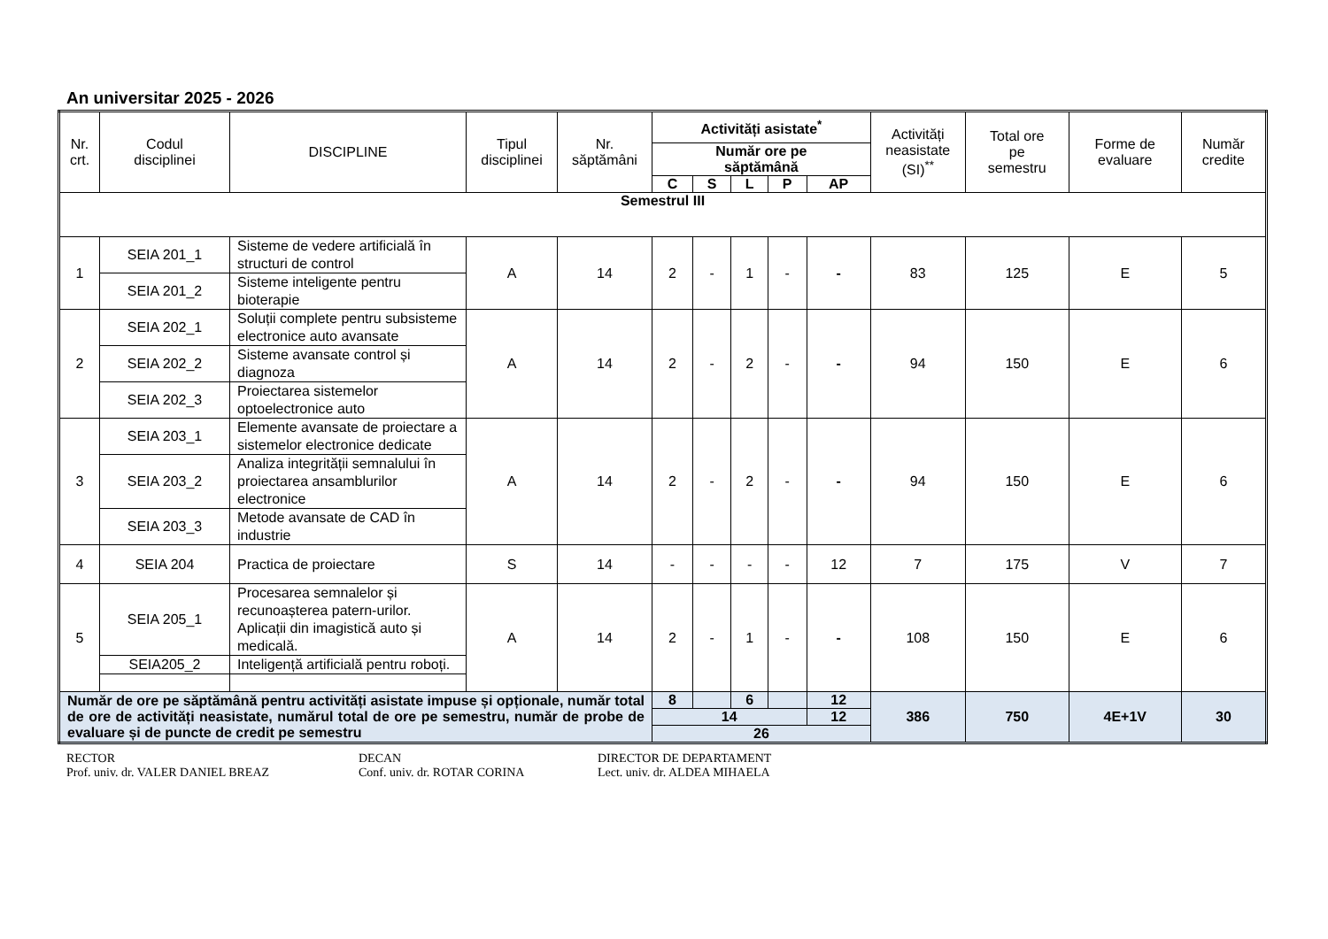An universitar 2025 - 2026
| Nr. crt. | Codul disciplinei | DISCIPLINE | Tipul disciplinei | Nr. săptămâni | Activități asistate<sup>*</sup> | | | | | Activități neasistate (SI)<sup>**</sup> | Total ore pe semestru | Forme de evaluare | Număr credite |
| --- | --- | --- | --- | --- | --- | --- | --- | --- | --- | --- | --- | --- | --- |
| | | | | | Număr ore pe săptămână | | | | | | | | |
| | | | | | C | S | L | P | AP | | | | |
| Semestrul III | | | | | | | | | | | | | |
| 1 | SEIA 201_1 | Sisteme de vedere artificială în structuri de control | A | 14 | 2 | - | 1 | - | - | 83 | 125 | E | 5 |
| | SEIA 201_2 | Sisteme inteligente pentru bioterapie | | | | | | | | | | | |
| 2 | SEIA 202_1 | Soluții complete pentru subsisteme electronice auto avansate | A | 14 | 2 | - | 2 | - | - | 94 | 150 | E | 6 |
| | SEIA 202_2 | Sisteme avansate control și diagnoza | | | | | | | | | | | |
| | SEIA 202_3 | Proiectarea sistemelor optoelectronice auto | | | | | | | | | | | |
| 3 | SEIA 203_1 | Elemente avansate de proiectare a sistemelor electronice dedicate | A | 14 | 2 | - | 2 | - | - | 94 | 150 | E | 6 |
| | SEIA 203_2 | Analiza integrității semnalului în proiectarea ansamblurilor electronice | | | | | | | | | | | |
| | SEIA 203_3 | Metode avansate de CAD în industrie | | | | | | | | | | | |
| 4 | SEIA 204 | Practica de proiectare | S | 14 | - | - | - | - | 12 | 7 | 175 | V | 7 |
| 5 | SEIA 205_1 | Procesarea semnalelor și recunoașterea patern-urilor. Aplicații din imagistică auto și medicală. | A | 14 | 2 | - | 1 | - | - | 108 | 150 | E | 6 |
| | SEIA205_2 | Inteligență artificială pentru roboți. | | | | | | | | | | | |
| Număr de ore pe săptămână pentru activități asistate impuse și opționale, număr total de ore de activități neasistate, numărul total de ore pe semestru, număr de probe de evaluare și de puncte de credit pe semestru | | | | | 8 | | 6 | | 12 | 386 | 750 | 4E+1V | 30 |
| | | | | | 14 | | | | 12 | | | | |
| | | | | | 26 | | | | | | | | |
RECTOR
Prof. univ. dr. VALER DANIEL BREAZ
DECAN
Conf. univ. dr. ROTAR CORINA
DIRECTOR DE DEPARTAMENT
Lect. univ. dr. ALDEA MIHAELA